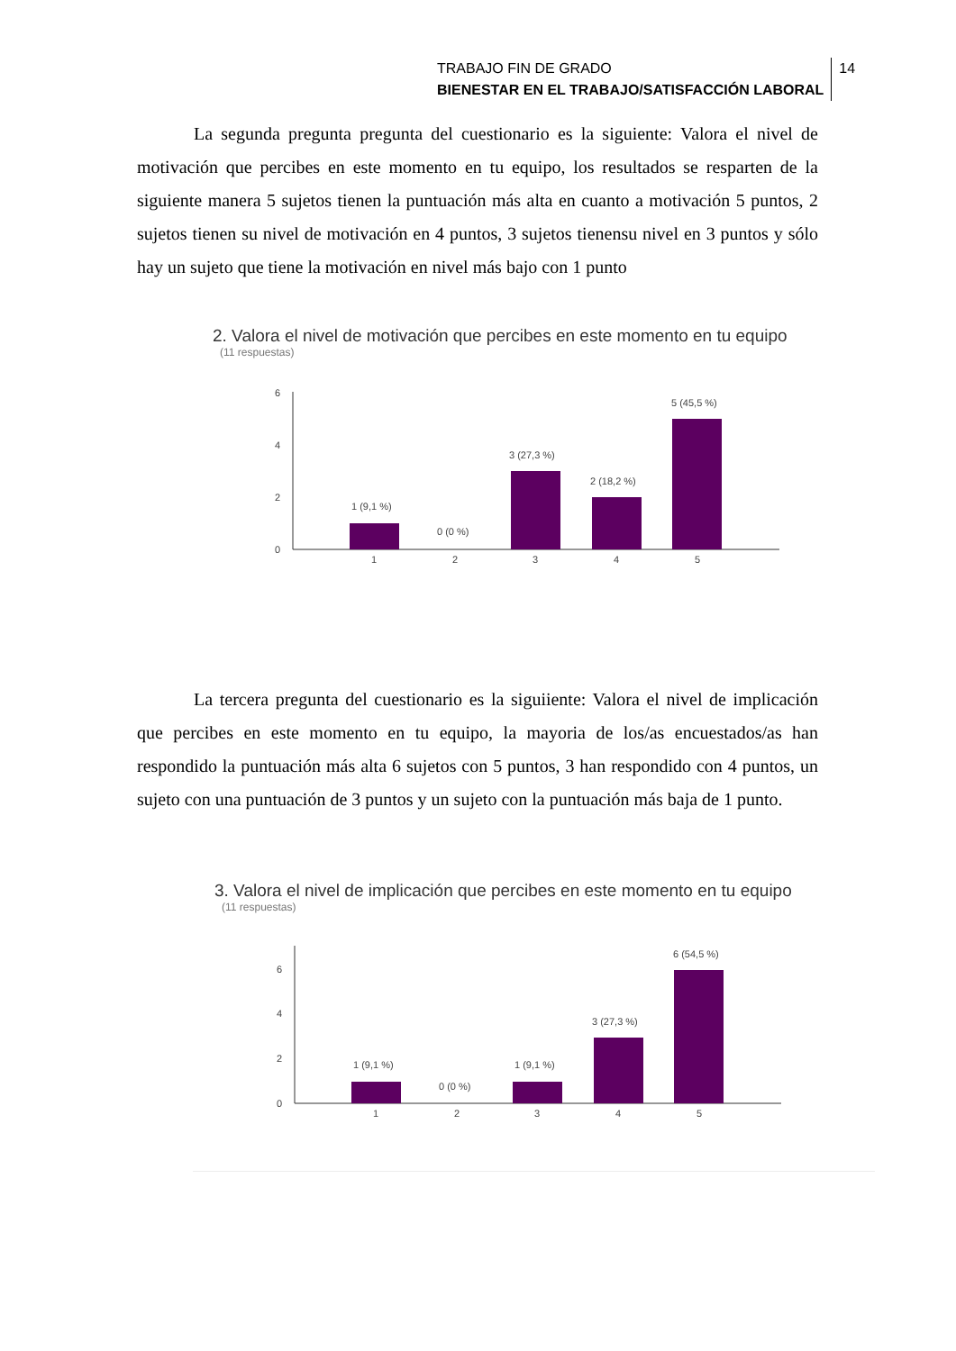TRABAJO FIN DE GRADO
BIENESTAR EN EL TRABAJO/SATISFACCIÓN LABORAL
14
La segunda pregunta pregunta del cuestionario es la siguiente: Valora el nivel de motivación que percibes en este momento en tu equipo, los resultados se resparten de la siguiente manera 5 sujetos tienen la puntuación más alta en cuanto a motivación 5 puntos, 2 sujetos tienen su nivel de motivación en 4 puntos, 3 sujetos tienensu nivel en 3 puntos y sólo hay un sujeto que tiene la motivación en nivel más bajo con 1 punto
2. Valora el nivel de motivación que percibes en este momento en tu equipo
(11 respuestas)
6
4
2
0
1 (9,1 %)
0 (0 %)
3 (27,3 %)
2 (18,2 %)
5 (45,5 %)
1
2
3
4
5
La tercera pregunta del cuestionario es la siguiiente: Valora el nivel de implicación que percibes en este momento en tu equipo, la mayoria de los/as encuestados/as han respondido la puntuación más alta 6 sujetos con 5 puntos, 3 han respondido con 4 puntos, un sujeto con una puntuación de 3 puntos y un sujeto con la puntuación más baja de 1 punto.
3. Valora el nivel de implicación que percibes en este momento en tu equipo
(11 respuestas)
6
4
2
0
1 (9,1 %)
0 (0 %)
1 (9,1 %)
3 (27,3 %)
6 (54,5 %)
1
2
3
4
5